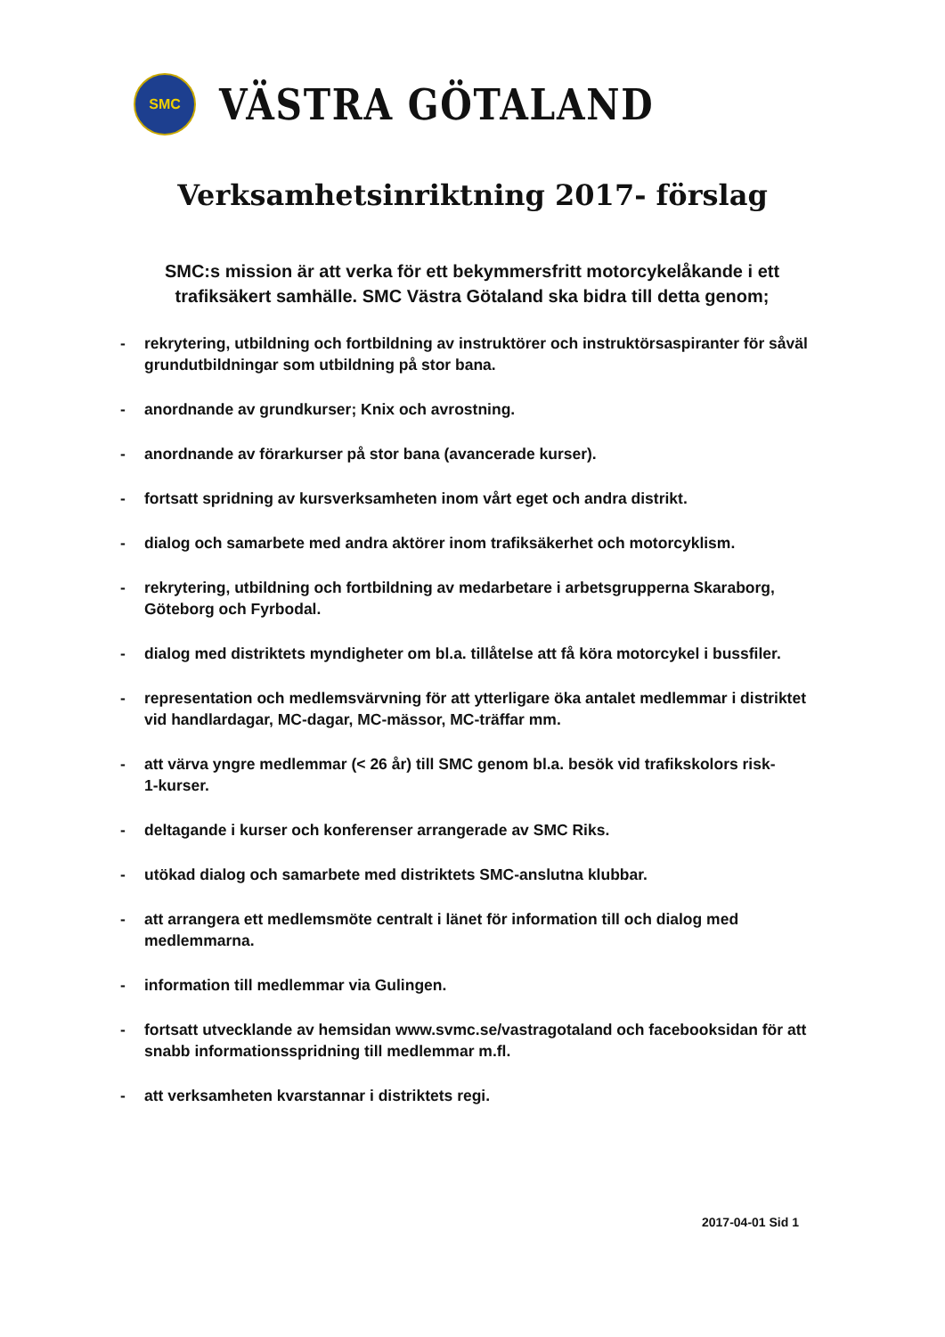SMC
VÄSTRA GÖTALAND
Verksamhetsinriktning 2017- förslag
SMC:s mission är att verka för ett bekymmersfritt motorcykelåkande i ett trafiksäkert samhälle. SMC Västra Götaland ska bidra till detta genom;
- rekrytering, utbildning och fortbildning av instruktörer och instruktörsaspiranter för såväl grundutbildningar som utbildning på stor bana.
- anordnande av grundkurser; Knix och avrostning.
- anordnande av förarkurser på stor bana (avancerade kurser).
- fortsatt spridning av kursverksamheten inom vårt eget och andra distrikt.
- dialog och samarbete med andra aktörer inom trafiksäkerhet och motorcyklism.
- rekrytering, utbildning och fortbildning av medarbetare i arbetsgrupperna Skaraborg, Göteborg och Fyrbodal.
- dialog med distriktets myndigheter om bl.a. tillåtelse att få köra motorcykel i bussfiler.
- representation och medlemsvärvning för att ytterligare öka antalet medlemmar i distriktet vid handlardagar, MC-dagar, MC-mässor, MC-träffar mm.
- att värva yngre medlemmar (< 26 år) till SMC genom bl.a. besök vid trafikskolors risk-
1-kurser.
- deltagande i kurser och konferenser arrangerade av SMC Riks.
- utökad dialog och samarbete med distriktets SMC-anslutna klubbar.
- att arrangera ett medlemsmöte centralt i länet för information till och dialog med medlemmarna.
- information till medlemmar via Gulingen.
- fortsatt utvecklande av hemsidan www.svmc.se/vastragotaland och facebooksidan för att snabb informationsspridning till medlemmar m.fl.
- att verksamheten kvarstannar i distriktets regi.
2017-04-01 Sid 1